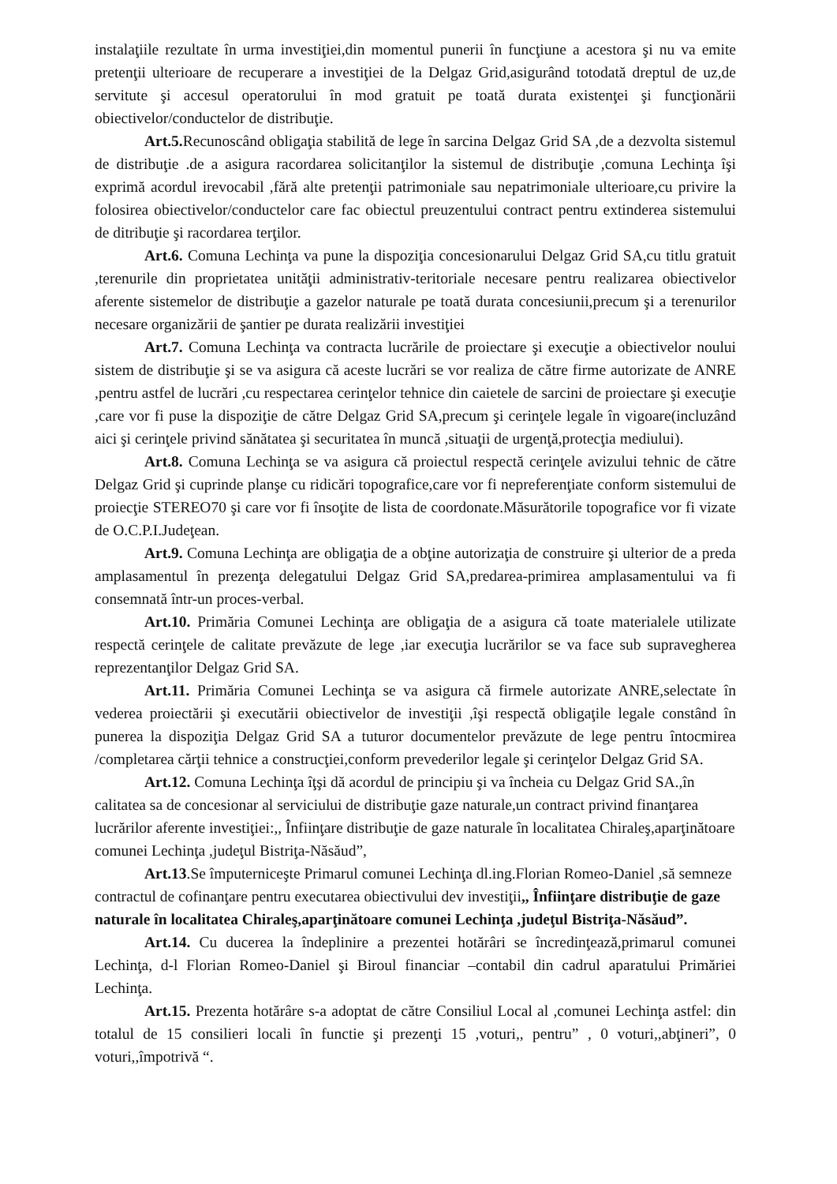instalaţiile rezultate în urma investiţiei,din momentul punerii în funcţiune a acestora şi nu va emite pretenţii ulterioare de recuperare a investiţiei de la Delgaz Grid,asigurând totodată dreptul de uz,de servitute şi accesul operatorului în mod gratuit pe toată durata existenţei şi funcţionării obiectivelor/conductelor de distribuţie.
Art.5. Recunoscând obligaţia stabilită de lege în sarcina Delgaz Grid SA ,de a dezvolta sistemul de distribuţie .de a asigura racordarea solicitanţilor la sistemul de distribuţie ,comuna Lechinţa îşi exprimă acordul irevocabil ,fără alte pretenţii patrimoniale sau nepatrimoniale ulterioare,cu privire la folosirea obiectivelor/conductelor care fac obiectul preuzentului contract pentru extinderea sistemului de ditribuţie şi racordarea terţilor.
Art.6. Comuna Lechinţa va pune la dispoziţia concesionarului Delgaz Grid SA,cu titlu gratuit ,terenurile din proprietatea unităţii administrativ-teritoriale necesare pentru realizarea obiectivelor aferente sistemelor de distribuţie a gazelor naturale pe toată durata concesiunii,precum şi a terenurilor necesare organizării de şantier pe durata realizării investiţiei
Art.7. Comuna Lechinţa va contracta lucrările de proiectare şi execuţie a obiectivelor noului sistem de distribuţie şi se va asigura că aceste lucrări se vor realiza de către firme autorizate de ANRE ,pentru astfel de lucrări ,cu respectarea cerinţelor tehnice din caietele de sarcini de proiectare şi execuţie ,care vor fi puse la dispoziţie de către Delgaz Grid SA,precum şi cerinţele legale în vigoare(incluzând aici şi cerinţele privind sănătatea şi securitatea în muncă ,situaţii de urgenţă,protecţia mediului).
Art.8. Comuna Lechinţa se va asigura că proiectul respectă cerinţele avizului tehnic de către Delgaz Grid şi cuprinde planşe cu ridicări topografice,care vor fi nepreferenţiate conform sistemului de proiecţie STEREO70 şi care vor fi însoţite de lista de coordonate.Măsurătorile topografice vor fi vizate de O.C.P.I.Judeţean.
Art.9. Comuna Lechinţa are obligaţia de a obţine autorizaţia de construire şi ulterior de a preda amplasamentul în prezenţa delegatului Delgaz Grid SA,predarea-primirea amplasamentului va fi consemnată într-un proces-verbal.
Art.10. Primăria Comunei Lechinţa are obligaţia de a asigura că toate materialele utilizate respectă cerinţele de calitate prevăzute de lege ,iar execuţia lucrărilor se va face sub supravegherea reprezentanţilor Delgaz Grid SA.
Art.11. Primăria Comunei Lechinţa se va asigura că firmele autorizate ANRE,selectate în vederea proiectării şi executării obiectivelor de investiţii ,îşi respectă obligaţile legale constând în punerea la dispoziţia Delgaz Grid SA a tuturor documentelor prevăzute de lege pentru întocmirea /completarea cărţii tehnice a construcţiei,conform prevederilor legale şi cerinţelor Delgaz Grid SA.
Art.12. Comuna Lechinţa îţşi dă acordul de principiu şi va încheia cu Delgaz Grid SA.,în calitatea sa de concesionar al serviciului de distribuţie gaze naturale,un contract privind finanţarea lucrărilor aferente investiţiei:,, Înfiinţare distribuţie de gaze naturale în localitatea Chiraleş,aparţinătoare comunei Lechinţa ,judeţul Bistriţa-Năsăud”,
Art.13.Se împuterniceşte Primarul comunei Lechinţa dl.ing.Florian Romeo-Daniel ,să semneze contractul de cofinanţare pentru executarea obiectivului dev investiţii,, Înfiinţare distribuţie de gaze naturale în localitatea Chiraleş,aparţinătoare comunei Lechinţa ,judeţul Bistriţa-Năsăud”.
Art.14. Cu ducerea la îndeplinire a prezentei hotărâri se încredinţează,primarul comunei Lechinţa, d-l Florian Romeo-Daniel şi Biroul financiar –contabil din cadrul aparatului Primăriei Lechinţa.
Art.15. Prezenta hotărâre s-a adoptat de către Consiliul Local al ,comunei Lechinţa astfel: din totalul de 15 consilieri locali în functie şi prezenţi 15 ,voturi,, pentru” , 0 voturi,,abţineri”, 0 voturi,,împotrivă “.